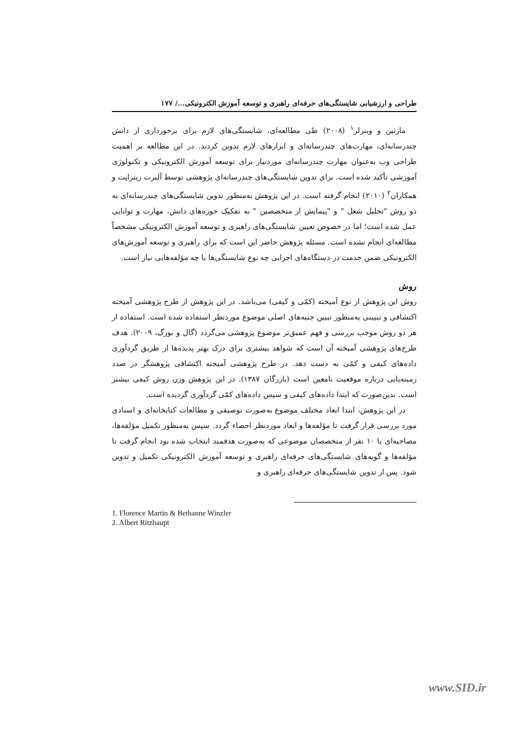طراحی و ارزشیابی شایستگی‌های حرفه‌ای راهبری و توسعه آموزش الکترونیکی.../ ۱۷۷
مارتین و وینزلر<sup>۱</sup> (۲۰۰۸) طی مطالعه‌ای، شایستگی‌های لازم برای برخورداری از دانش چندرسانه‌ای، مهارت‌های چندرسانه‌ای و ابزارهای لازم تدوین کردند. در این مطالعه بر اهمیت طراحی وب به‌عنوان مهارت چندرسانه‌ای موردنیاز برای توسعه آموزش الکترونیکی و تکنولوژی آموزشی تأکید شده است. برای تدوین شایستگی‌های چندرسانه‌ای پژوهشی توسط آلبرت ریتزاپت و همکاران<sup>۲</sup> (۲۰۱۰) انجام گرفته است. در این پژوهش به‌منظور تدوین شایستگی‌های چندرسانه‌ای به دو روش "تحلیل شغل " و "پیمایش از متخصصین " به تفکیک حوزه‌های دانش، مهارت و توانایی عمل شده است؛ اما در خصوص تعیین شایستگی‌های راهبری و توسعه آموزش الکترونیکی مشخصاً مطالعه‌ای انجام نشده است. مسئله پژوهش حاضر این است که برای راهبری و توسعه آموزش‌های الکترونیکی ضمن خدمت در دستگاه‌های اجرایی چه نوع شایستگی‌ها با چه مؤلفه‌هایی نیاز است.
روش
روش این پژوهش از نوع آمیخته (کمّی و کیفی) می‌باشد. در این پژوهش از طرح پژوهشی آمیخته اکتشافی و تبیینی به‌منظور تبیین جنبه‌های اصلی موضوع موردنظر استفاده شده است. استفاده از هر دو روش موجب بررسی و فهم عمیق‌تر موضوع پژوهشی می‌گردد (گال و بورگ، ۲۰۰۹). هدف طرح‌های پژوهشی آمیخته آن است که شواهد بیشتری برای درک بهتر پدیده‌ها از طریق گردآوری داده‌های کیفی و کمّی به دست دهد. در طرح پژوهشی آمیخته اکتشافی پژوهشگر در صدد زمینه‌یابی درباره موقعیت نامعین است (بازرگان ۱۳۸۷). در این پژوهش وزن روش کیفی بیشتر است. بدین‌صورت که ابتدا داده‌های کیفی و سپس داده‌های کمّی گردآوری گردیده است.
در این پژوهش، ابتدا ابعاد مختلف موضوع به‌صورت توصیفی و مطالعات کتابخانه‌ای و اسنادی مورد بررسی قرار گرفت تا مؤلفه‌ها و ابعاد موردنظر احصاء گردد. سپس به‌منظور تکمیل مؤلفه‌ها، مصاحبه‌ای با ۱۰ نفر از متخصصان موضوعی که به‌صورت هدفمند انتخاب شده بود انجام گرفت تا مؤلفه‌ها و گویه‌های شایستگی‌های حرفه‌ای راهبری و توسعه آموزش الکترونیکی تکمیل و تدوین شود. پس از تدوین شایستگی‌های حرفه‌ای راهبری و
1. Florence Martin & Bethanne Winzler
2. Albert Ritzhaupt
www.SID.ir